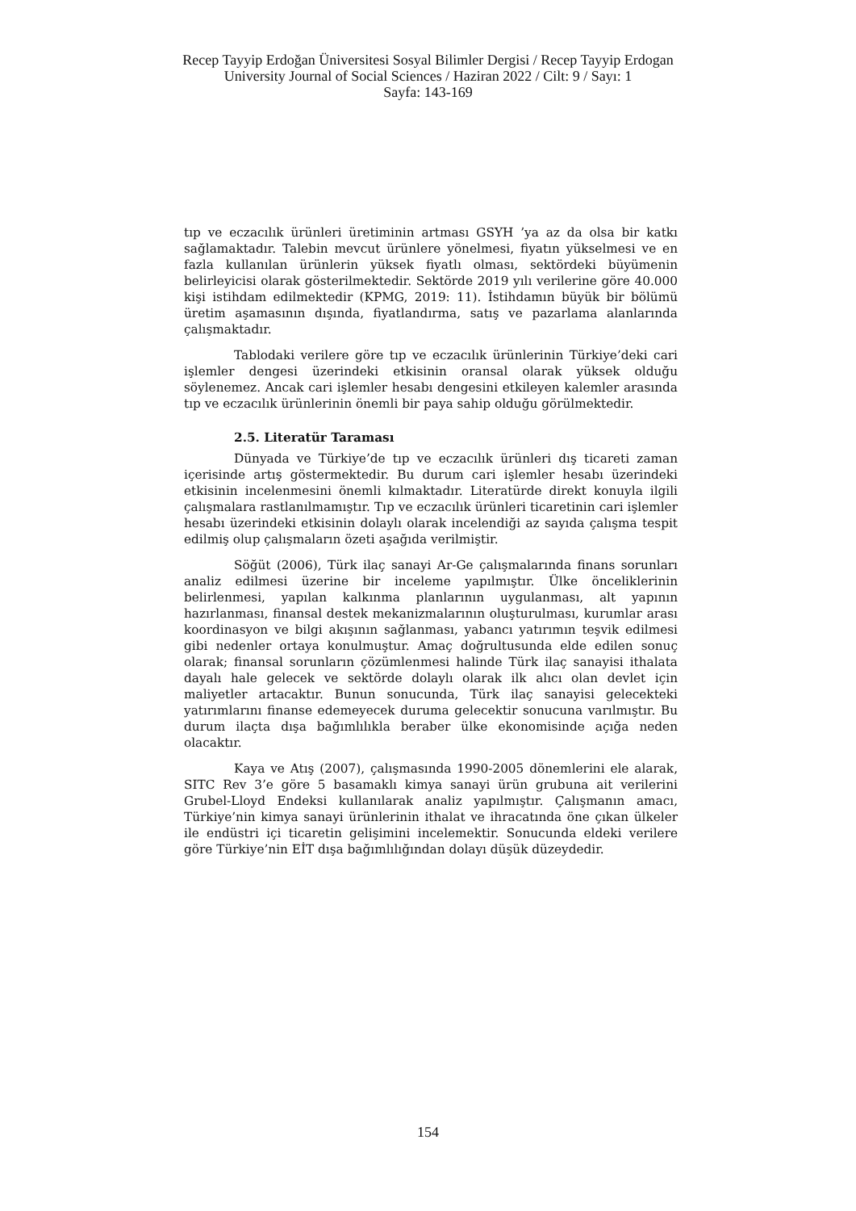Recep Tayyip Erdoğan Üniversitesi Sosyal Bilimler Dergisi / Recep Tayyip Erdogan University Journal of Social Sciences / Haziran 2022 / Cilt: 9 / Sayı: 1
Sayfa: 143-169
tıp ve eczacılık ürünleri üretiminin artması GSYH ’ya az da olsa bir katkı sağlamaktadır. Talebin mevcut ürünlere yönelmesi, fiyatın yükselmesi ve en fazla kullanılan ürünlerin yüksek fiyatlı olması, sektördeki büyümenin belirleyicisi olarak gösterilmektedir. Sektörde 2019 yılı verilerine göre 40.000 kişi istihdam edilmektedir (KPMG, 2019: 11). İstihdamın büyük bir bölümü üretim aşamasının dışında, fiyatlandırma, satış ve pazarlama alanlarında çalışmaktadır.
Tablodaki verilere göre tıp ve eczacılık ürünlerinin Türkiye’deki cari işlemler dengesi üzerindeki etkisinin oransal olarak yüksek olduğu söylenemez. Ancak cari işlemler hesabı dengesini etkileyen kalemler arasında tıp ve eczacılık ürünlerinin önemli bir paya sahip olduğu görülmektedir.
2.5. Literatür Taraması
Dünyada ve Türkiye’de tıp ve eczacılık ürünleri dış ticareti zaman içerisinde artış göstermektedir. Bu durum cari işlemler hesabı üzerindeki etkisinin incelenmesini önemli kılmaktadır. Literatürde direkt konuyla ilgili çalışmalara rastlanılmamıştır. Tıp ve eczacılık ürünleri ticaretinin cari işlemler hesabı üzerindeki etkisinin dolaylı olarak incelendiği az sayıda çalışma tespit edilmiş olup çalışmaların özeti aşağıda verilmiştir.
Söğüt (2006), Türk ilaç sanayi Ar-Ge çalışmalarında finans sorunları analiz edilmesi üzerine bir inceleme yapılmıştır. Ülke önceliklerinin belirlenmesi, yapılan kalkınma planlarının uygulanması, alt yapının hazırlanması, finansal destek mekanizmalarının oluşturulması, kurumlar arası koordinasyon ve bilgi akışının sağlanması, yabancı yatırımın teşvik edilmesi gibi nedenler ortaya konulmuştur. Amaç doğrultusunda elde edilen sonuç olarak; finansal sorunların çözümlenmesi halinde Türk ilaç sanayisi ithalata dayalı hale gelecek ve sektörde dolaylı olarak ilk alıcı olan devlet için maliyetler artacaktır. Bunun sonucunda, Türk ilaç sanayisi gelecekteki yatırımlarını finanse edemeyecek duruma gelecektir sonucuna varılmıştır. Bu durum ilaçta dışa bağımlılıkla beraber ülke ekonomisinde açığa neden olacaktır.
Kaya ve Atış (2007), çalışmasında 1990-2005 dönemlerini ele alarak, SITC Rev 3’e göre 5 basamaklı kimya sanayi ürün grubuna ait verilerini Grubel-Lloyd Endeksi kullanılarak analiz yapılmıştır. Çalışmanın amacı, Türkiye’nin kimya sanayi ürünlerinin ithalat ve ihracatında öne çıkan ülkeler ile endüstri içi ticaretin gelişimini incelemektir. Sonucunda eldeki verilere göre Türkiye’nin EİT dışa bağımlılığından dolayı düşük düzeydedir.
154